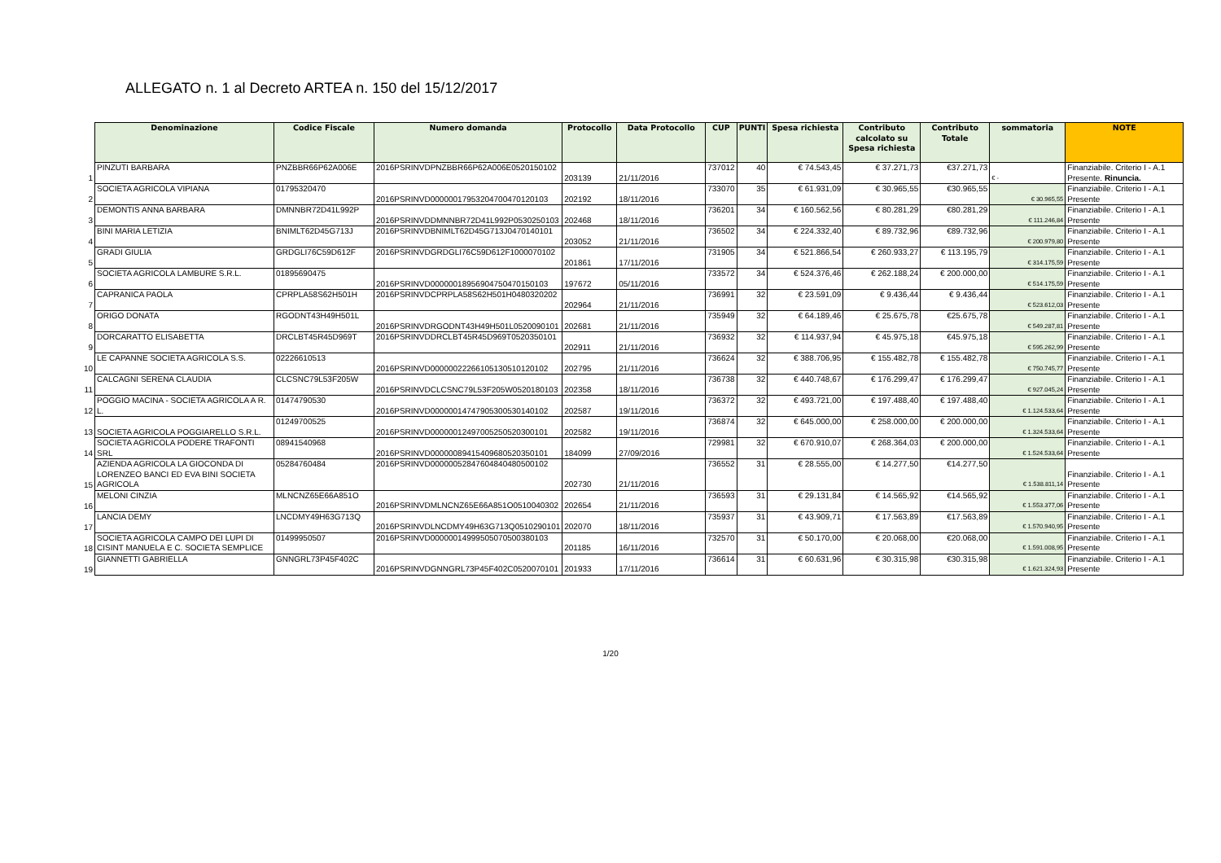ALLEGATO n. 1 al Decreto ARTEA n. 150 del 15/12/2017
| | Denominazione | Codice Fiscale | Numero domanda | Protocollo | Data Protocollo | CUP | PUNTI | Spesa richiesta | Contributo calcolato su Spesa richiesta | Contributo Totale | sommatoria | NOTE |
| 1 | PINZUTI BARBARA | PNZBBR66P62A006E | 2016PSRINVDPNZBBR66P62A006E0520150102 | 203139 | 21/11/2016 | 737012 | 40 | € 74.543,45 | € 37.271,73 | €37.271,73 | € - | Finanziabile. Criterio I - A.1 Presente. Rinuncia. |
| 2 | SOCIETA AGRICOLA VIPIANA | 01795320470 | 2016PSRINVD00000017953204700470120103 | 202192 | 18/11/2016 | 733070 | 35 | € 61.931,09 | € 30.965,55 | €30.965,55 | € 30.965,55 | Finanziabile. Criterio I - A.1 Presente |
| 3 | DEMONTIS ANNA BARBARA | DMNNBR72D41L992P | 2016PSRINVDDMNNBR72D41L992P0530250103 | 202468 | 18/11/2016 | 736201 | 34 | € 160.562,56 | € 80.281,29 | €80.281,29 | € 111.246,84 | Finanziabile. Criterio I - A.1 Presente |
| 4 | BINI MARIA LETIZIA | BNIMLT62D45G713J | 2016PSRINVDBNIMLT62D45G713J0470140101 | 203052 | 21/11/2016 | 736502 | 34 | € 224.332,40 | € 89.732,96 | €89.732,96 | € 200.979,80 | Finanziabile. Criterio I - A.1 Presente |
| 5 | GRADI GIULIA | GRDGLI76C59D612F | 2016PSRINVDGRDGLI76C59D612F1000070102 | 201861 | 17/11/2016 | 731905 | 34 | € 521.866,54 | € 260.933,27 | € 113.195,79 | € 314.175,59 | Finanziabile. Criterio I - A.1 Presente |
| 6 | SOCIETA AGRICOLA LAMBURE S.R.L. | 01895690475 | 2016PSRINVD00000018956904750470150103 | 197672 | 05/11/2016 | 733572 | 34 | € 524.376,46 | € 262.188,24 | € 200.000,00 | € 514.175,59 | Finanziabile. Criterio I - A.1 Presente |
| 7 | CAPRANICA PAOLA | CPRPLA58S62H501H | 2016PSRINVDCPRPLA58S62H501H0480320202 | 202964 | 21/11/2016 | 736991 | 32 | € 23.591,09 | € 9.436,44 | € 9.436,44 | € 523.612,03 | Finanziabile. Criterio I - A.1 Presente |
| 8 | ORIGO DONATA | RGODNT43H49H501L | 2016PSRINVDRGODNT43H49H501L0520090101 | 202681 | 21/11/2016 | 735949 | 32 | € 64.189,46 | € 25.675,78 | €25.675,78 | € 549.287,81 | Finanziabile. Criterio I - A.1 Presente |
| 9 | DORCARATTO ELISABETTA | DRCLBT45R45D969T | 2016PSRINVDDRCLBT45R45D969T0520350101 | 202911 | 21/11/2016 | 736932 | 32 | € 114.937,94 | € 45.975,18 | €45.975,18 | € 595.262,99 | Finanziabile. Criterio I - A.1 Presente |
| 10 | LE CAPANNE SOCIETA AGRICOLA S.S. | 02226610513 | 2016PSRINVD00000022266105130510120102 | 202795 | 21/11/2016 | 736624 | 32 | € 388.706,95 | € 155.482,78 | € 155.482,78 | € 750.745,77 | Finanziabile. Criterio I - A.1 Presente |
| 11 | CALCAGNI SERENA CLAUDIA | CLCSNC79L53F205W | 2016PSRINVDCLCSNC79L53F205W0520180103 | 202358 | 18/11/2016 | 736738 | 32 | € 440.748,67 | € 176.299,47 | € 176.299,47 | € 927.045,24 | Finanziabile. Criterio I - A.1 Presente |
| 12 | POGGIO MACINA - SOCIETA AGRICOLA A R. L. | 01474790530 | 2016PSRINVD00000014747905300530140102 | 202587 | 19/11/2016 | 736372 | 32 | € 493.721,00 | € 197.488,40 | € 197.488,40 | € 1.124.533,64 | Finanziabile. Criterio I - A.1 Presente |
| 13 | SOCIETA AGRICOLA POGGIARELLO S.R.L. | 01249700525 | 2016PSRINVD00000012497005250520300101 | 202582 | 19/11/2016 | 736874 | 32 | € 645.000,00 | € 258.000,00 | € 200.000,00 | € 1.324.533,64 | Finanziabile. Criterio I - A.1 Presente |
| 14 | SOCIETA AGRICOLA PODERE TRAFONTI SRL | 08941540968 | 2016PSRINVD00000089415409680520350101 | 184099 | 27/09/2016 | 729981 | 32 | € 670.910,07 | € 268.364,03 | € 200.000,00 | € 1.524.533,64 | Finanziabile. Criterio I - A.1 Presente |
| 15 | AZIENDA AGRICOLA LA GIOCONDA DI LORENZEO BANCI ED EVA BINI SOCIETA AGRICOLA | 05284760484 | 2016PSRINVD00000052847604840480500102 | 202730 | 21/11/2016 | 736552 | 31 | € 28.555,00 | € 14.277,50 | €14.277,50 | € 1.538.811,14 | Finanziabile. Criterio I - A.1 Presente |
| 16 | MELONI CINZIA | MLNCNZ65E66A851O | 2016PSRINVDMLNCNZ65E66A851O0510040302 | 202654 | 21/11/2016 | 736593 | 31 | € 29.131,84 | € 14.565,92 | €14.565,92 | € 1.553.377,06 | Finanziabile. Criterio I - A.1 Presente |
| 17 | LANCIA DEMY | LNCDMY49H63G713Q | 2016PSRINVDLNCDMY49H63G713Q0510290101 | 202070 | 18/11/2016 | 735937 | 31 | € 43.909,71 | € 17.563,89 | €17.563,89 | € 1.570.940,95 | Finanziabile. Criterio I - A.1 Presente |
| 18 | SOCIETA AGRICOLA CAMPO DEI LUPI DI CISINT MANUELA E C. SOCIETA SEMPLICE | 01499950507 | 2016PSRINVD00000014999505070500380103 | 201185 | 16/11/2016 | 732570 | 31 | € 50.170,00 | € 20.068,00 | €20.068,00 | € 1.591.008,95 | Finanziabile. Criterio I - A.1 Presente |
| 19 | GIANNETTI GABRIELLA | GNNGRL73P45F402C | 2016PSRINVDGNNGRL73P45F402C0520070101 | 201933 | 17/11/2016 | 736614 | 31 | € 60.631,96 | € 30.315,98 | €30.315,98 | € 1.621.324,93 | Finanziabile. Criterio I - A.1 Presente |
1/20